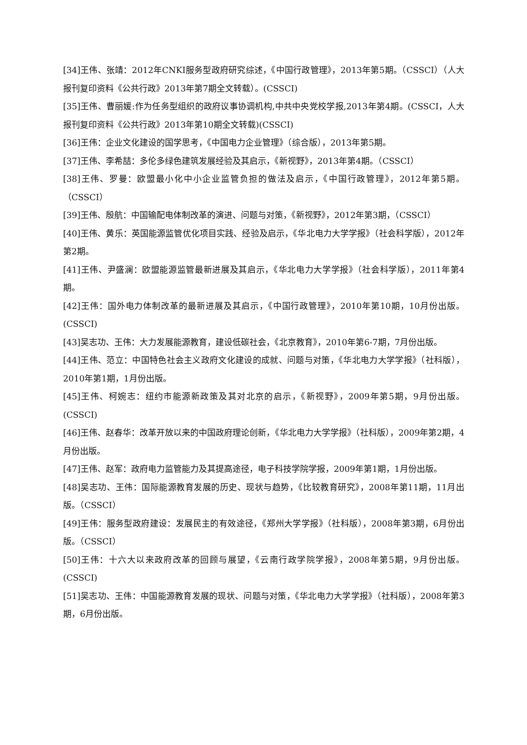[34]王伟、张靖：2012年CNKI服务型政府研究综述，《中国行政管理》，2013年第5期。（CSSCI）（人大报刊复印资料《公共行政》2013年第7期全文转载）。(CSSCI)
[35]王伟、曹丽媛:作为任务型组织的政府议事协调机构,中共中央党校学报,2013年第4期。(CSSCI，人大报刊复印资料《公共行政》2013年第10期全文转载)(CSSCI)
[36]王伟：企业文化建设的国学思考，《中国电力企业管理》（综合版），2013年第5期。
[37]王伟、李希喆：多伦多绿色建筑发展经验及其启示，《新视野》，2013年第4期。（CSSCI）
[38]王伟、罗曼：欧盟最小化中小企业监管负担的做法及启示，《中国行政管理》，2012年第5期。（CSSCI）
[39]王伟、殷航：中国输配电体制改革的演进、问题与对策，《新视野》，2012年第3期，（CSSCI）
[40]王伟、黄乐：英国能源监管优化项目实践、经验及启示，《华北电力大学学报》（社会科学版），2012年第2期。
[41]王伟、尹盛澜：欧盟能源监管最新进展及其启示，《华北电力大学学报》（社会科学版），2011年第4期。
[42]王伟：国外电力体制改革的最新进展及其启示，《中国行政管理》，2010年第10期，10月份出版。(CSSCI)
[43]吴志功、王伟：大力发展能源教育，建设低碳社会，《北京教育》，2010年第6-7期，7月份出版。
[44]王伟、范立：中国特色社会主义政府文化建设的成就、问题与对策，《华北电力大学学报》（社科版），2010年第1期，1月份出版。
[45]王伟、柯婉志：纽约市能源新政策及其对北京的启示，《新视野》，2009年第5期，9月份出版。(CSSCI)
[46]王伟、赵春华：改革开放以来的中国政府理论创新，《华北电力大学学报》（社科版），2009年第2期，4月份出版。
[47]王伟、赵军：政府电力监管能力及其提高途径，电子科技学院学报，2009年第1期，1月份出版。
[48]吴志功、王伟：国际能源教育发展的历史、现状与趋势，《比较教育研究》，2008年第11期，11月出版。（CSSCI）
[49]王伟：服务型政府建设：发展民主的有效途径，《郑州大学学报》（社科版），2008年第3期，6月份出版。（CSSCI）
[50]王伟：十六大以来政府改革的回顾与展望，《云南行政学院学报》，2008年第5期，9月份出版。(CSSCI)
[51]吴志功、王伟：中国能源教育发展的现状、问题与对策，《华北电力大学学报》（社科版），2008年第3期，6月份出版。